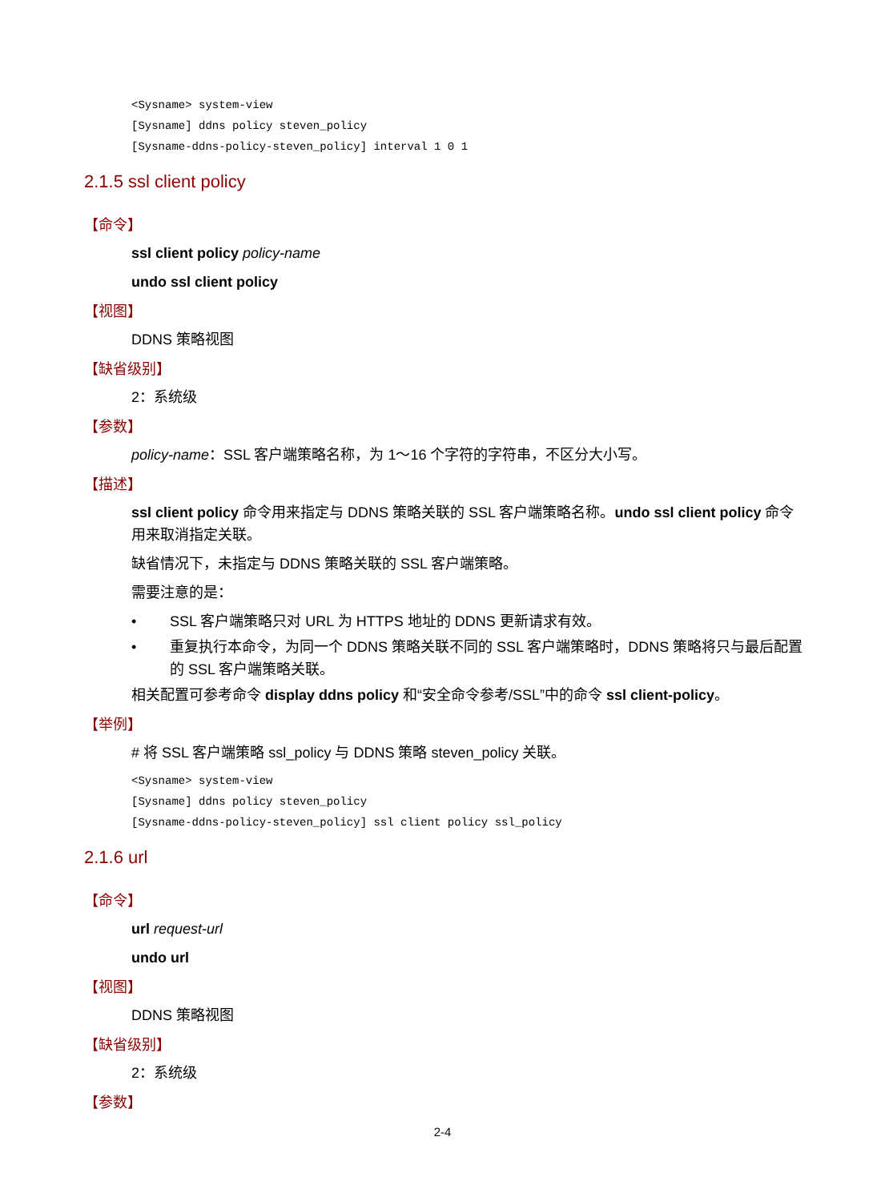<Sysname> system-view
[Sysname] ddns policy steven_policy
[Sysname-ddns-policy-steven_policy] interval 1 0 1
2.1.5 ssl client policy
【命令】
ssl client policy policy-name
undo ssl client policy
【视图】
DDNS 策略视图
【缺省级别】
2：系统级
【参数】
policy-name：SSL 客户端策略名称，为 1～16 个字符的字符串，不区分大小写。
【描述】
ssl client policy 命令用来指定与 DDNS 策略关联的 SSL 客户端策略名称。undo ssl client policy 命令用来取消指定关联。
缺省情况下，未指定与 DDNS 策略关联的 SSL 客户端策略。
需要注意的是：
• SSL 客户端策略只对 URL 为 HTTPS 地址的 DDNS 更新请求有效。
• 重复执行本命令，为同一个 DDNS 策略关联不同的 SSL 客户端策略时，DDNS 策略将只与最后配置的 SSL 客户端策略关联。
相关配置可参考命令 display ddns policy 和“安全命令参考/SSL”中的命令 ssl client-policy。
【举例】
# 将 SSL 客户端策略 ssl_policy 与 DDNS 策略 steven_policy 关联。
<Sysname> system-view
[Sysname] ddns policy steven_policy
[Sysname-ddns-policy-steven_policy] ssl client policy ssl_policy
2.1.6 url
【命令】
url request-url
undo url
【视图】
DDNS 策略视图
【缺省级别】
2：系统级
【参数】
2-4